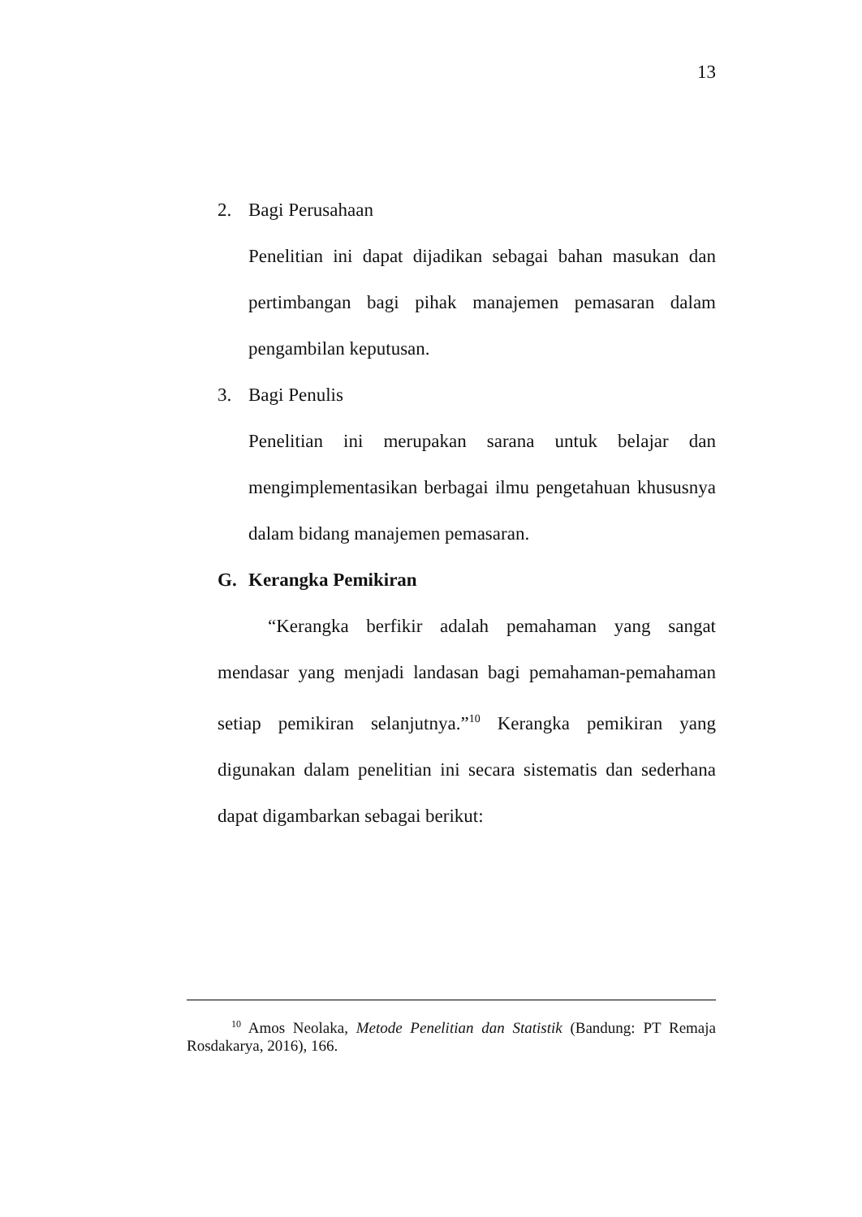13
2. Bagi Perusahaan
Penelitian ini dapat dijadikan sebagai bahan masukan dan pertimbangan bagi pihak manajemen pemasaran dalam pengambilan keputusan.
3. Bagi Penulis
Penelitian ini merupakan sarana untuk belajar dan mengimplementasikan berbagai ilmu pengetahuan khususnya dalam bidang manajemen pemasaran.
G. Kerangka Pemikiran
“Kerangka berfikir adalah pemahaman yang sangat mendasar yang menjadi landasan bagi pemahaman-pemahaman setiap pemikiran selanjutnya.”<sup>10</sup> Kerangka pemikiran yang digunakan dalam penelitian ini secara sistematis dan sederhana dapat digambarkan sebagai berikut:
<sup>10</sup> Amos Neolaka, Metode Penelitian dan Statistik (Bandung: PT Remaja Rosdakarya, 2016), 166.